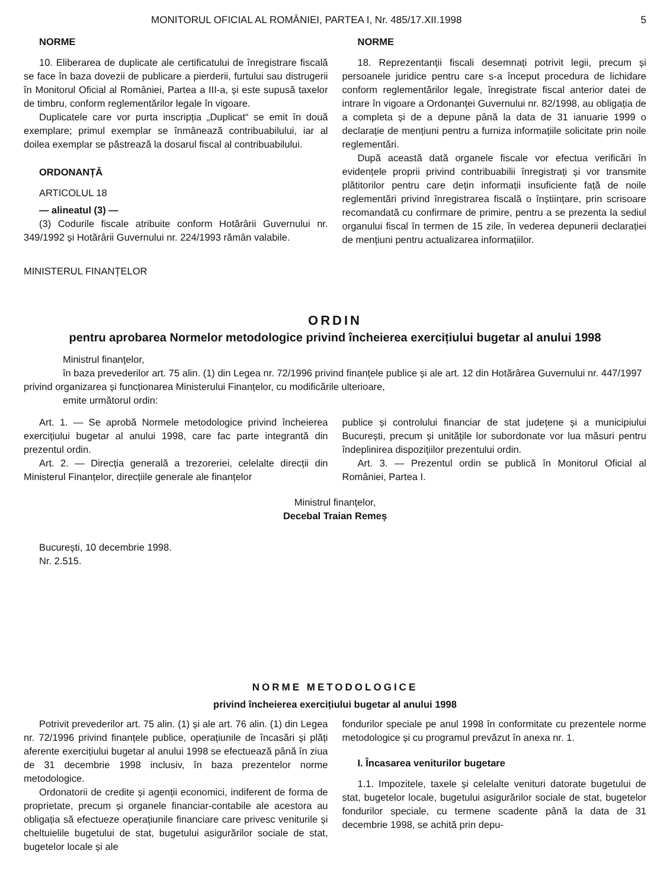MONITORUL OFICIAL AL ROMÂNIEI, PARTEA I, Nr. 485/17.XII.1998 5
NORME
10. Eliberarea de duplicate ale certificatului de înregistrare fiscală se face în baza dovezii de publicare a pierderii, furtului sau distrugerii în Monitorul Oficial al României, Partea a III-a, și este supusă taxelor de timbru, conform reglementărilor legale în vigoare.
Duplicatele care vor purta inscripția „Duplicat“ se emit în două exemplare; primul exemplar se înmânează contribuabilului, iar al doilea exemplar se păstrează la dosarul fiscal al contribuabilului.
ORDONANȚĂ
ARTICOLUL 18
— alineatul (3) —
(3) Codurile fiscale atribuite conform Hotărârii Guvernului nr. 349/1992 și Hotărârii Guvernului nr. 224/1993 rămân valabile.
NORME
18. Reprezentanții fiscali desemnați potrivit legii, precum și persoanele juridice pentru care s-a început procedura de lichidare conform reglementărilor legale, înregistrate fiscal anterior datei de intrare în vigoare a Ordonanței Guvernului nr. 82/1998, au obligația de a completa și de a depune până la data de 31 ianuarie 1999 o declarație de mențiuni pentru a furniza informațiile solicitate prin noile reglementări.
După această dată organele fiscale vor efectua verificări în evidențele proprii privind contribuabilii înregistrați și vor transmite plătitorilor pentru care dețin informații insuficiente față de noile reglementări privind înregistrarea fiscală o înștiințare, prin scrisoare recomandată cu confirmare de primire, pentru a se prezenta la sediul organului fiscal în termen de 15 zile, în vederea depunerii declarației de mențiuni pentru actualizarea informațiilor.
MINISTERUL FINANȚELOR
ORDIN
pentru aprobarea Normelor metodologice privind încheierea exercițiului bugetar al anului 1998
Ministrul finanțelor,
în baza prevederilor art. 75 alin. (1) din Legea nr. 72/1996 privind finanțele publice și ale art. 12 din Hotărârea Guvernului nr. 447/1997 privind organizarea și funcționarea Ministerului Finanțelor, cu modificările ulterioare,
emite următorul ordin:
Art. 1. — Se aprobă Normele metodologice privind încheierea exercițiului bugetar al anului 1998, care fac parte integrantă din prezentul ordin.
Art. 2. — Direcția generală a trezoreriei, celelalte direcții din Ministerul Finanțelor, direcțiile generale ale finanțelor
publice și controlului financiar de stat județene și a municipiului București, precum și unitățile lor subordonate vor lua măsuri pentru îndeplinirea dispozițiilor prezentului ordin.
Art. 3. — Prezentul ordin se publică în Monitorul Oficial al României, Partea I.
Ministrul finanțelor,
Decebal Traian Remeș
București, 10 decembrie 1998.
Nr. 2.515.
NORME METODOLOGICE
privind încheierea exercițiului bugetar al anului 1998
Potrivit prevederilor art. 75 alin. (1) și ale art. 76 alin. (1) din Legea nr. 72/1996 privind finanțele publice, operațiunile de încasări și plăți aferente exercițiului bugetar al anului 1998 se efectuează până în ziua de 31 decembrie 1998 inclusiv, în baza prezentelor norme metodologice.
Ordonatorii de credite și agenții economici, indiferent de forma de proprietate, precum și organele financiar-contabile ale acestora au obligația să efectueze operațiunile financiare care privesc veniturile și cheltuielile bugetului de stat, bugetului asigurărilor sociale de stat, bugetelor locale și ale
fondurilor speciale pe anul 1998 în conformitate cu prezentele norme metodologice și cu programul prevăzut în anexa nr. 1.
I. Încasarea veniturilor bugetare
1.1. Impozitele, taxele și celelalte venituri datorate bugetului de stat, bugetelor locale, bugetului asigurărilor sociale de stat, bugetelor fondurilor speciale, cu termene scadente până la data de 31 decembrie 1998, se achită prin depu-